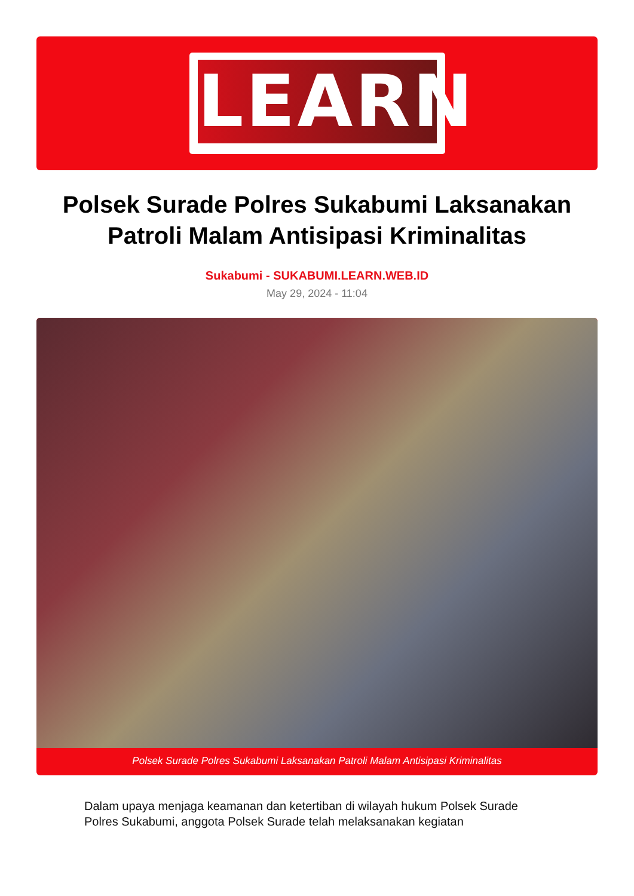LEARN
Polsek Surade Polres Sukabumi Laksanakan Patroli Malam Antisipasi Kriminalitas
Sukabumi - SUKABUMI.LEARN.WEB.ID
May 29, 2024 - 11:04
Polsek Surade Polres Sukabumi Laksanakan Patroli Malam Antisipasi Kriminalitas
Dalam upaya menjaga keamanan dan ketertiban di wilayah hukum Polsek Surade Polres Sukabumi, anggota Polsek Surade telah melaksanakan kegiatan